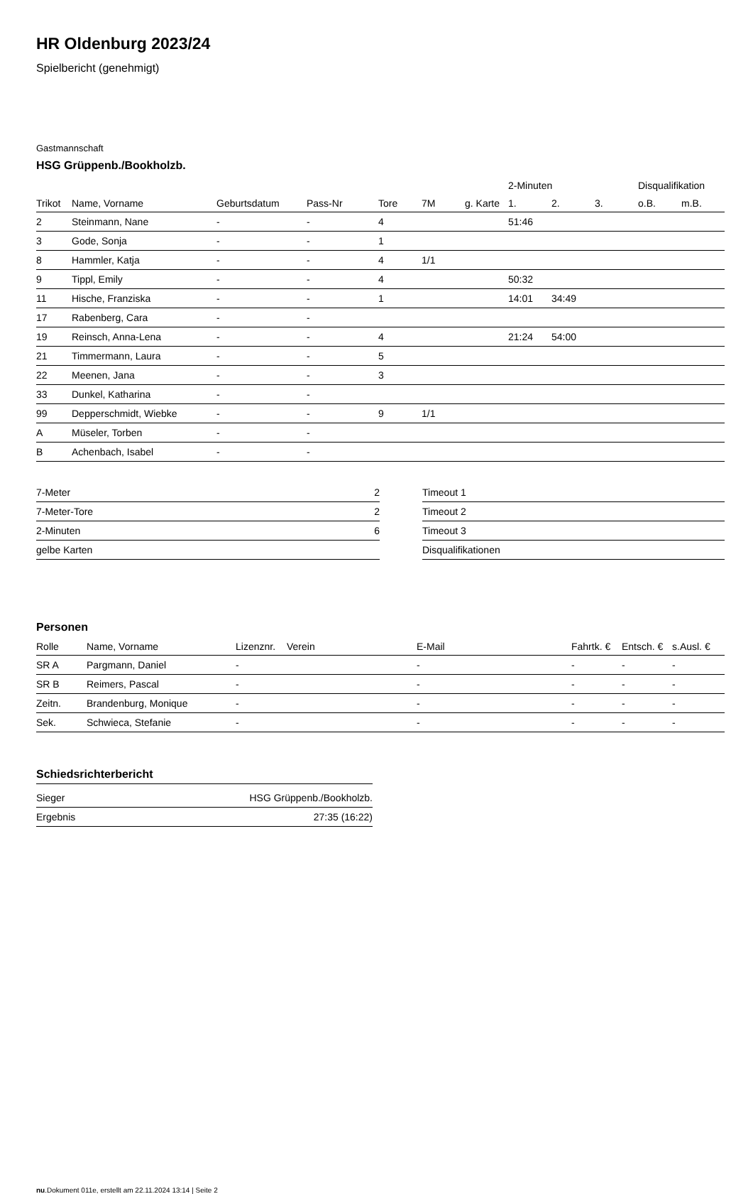HR Oldenburg 2023/24
Spielbericht (genehmigt)
Gastmannschaft
HSG Grüppenb./Bookholzb.
| | | | | | | | 2-Minuten | | | Disqualifikation | |
| Trikot | Name, Vorname | Geburtsdatum | Pass-Nr | Tore | 7M | g. Karte | 1. | 2. | 3. | o.B. | m.B. |
| 2 | Steinmann, Nane | - | - | 4 | | | 51:46 | | | | |
| 3 | Gode, Sonja | - | - | 1 | | | | | | | |
| 8 | Hammler, Katja | - | - | 4 | 1/1 | | | | | | |
| 9 | Tippl, Emily | - | - | 4 | | | 50:32 | | | | |
| 11 | Hische, Franziska | - | - | 1 | | | 14:01 | 34:49 | | | |
| 17 | Rabenberg, Cara | - | - | | | | | | | | |
| 19 | Reinsch, Anna-Lena | - | - | 4 | | | 21:24 | 54:00 | | | |
| 21 | Timmermann, Laura | - | - | 5 | | | | | | | |
| 22 | Meenen, Jana | - | - | 3 | | | | | | | |
| 33 | Dunkel, Katharina | - | - | | | | | | | | |
| 99 | Depperschmidt, Wiebke | - | - | 9 | 1/1 | | | | | | |
| A | Müseler, Torben | - | - | | | | | | | | |
| B | Achenbach, Isabel | - | - | | | | | | | | |
| 7-Meter | 2 |
| 7-Meter-Tore | 2 |
| 2-Minuten | 6 |
| gelbe Karten | |
| Timeout 1 |
| Timeout 2 |
| Timeout 3 |
| Disqualifikationen |
Personen
| Rolle | Name, Vorname | Lizenznr. | Verein | E-Mail | Fahrtk. € | Entsch. € | s.Ausl. € |
| --- | --- | --- | --- | --- | --- | --- | --- |
| SR A | Pargmann, Daniel | - | | - | - | - | - |
| SR B | Reimers, Pascal | - | | - | - | - | - |
| Zeitn. | Brandenburg, Monique | - | | - | - | - | - |
| Sek. | Schwieca, Stefanie | - | | - | - | - | - |
Schiedsrichterbericht
| Sieger | HSG Grüppenb./Bookholzb. |
| Ergebnis | 27:35 (16:22) |
nu.Dokument 011e, erstellt am 22.11.2024 13:14 | Seite 2